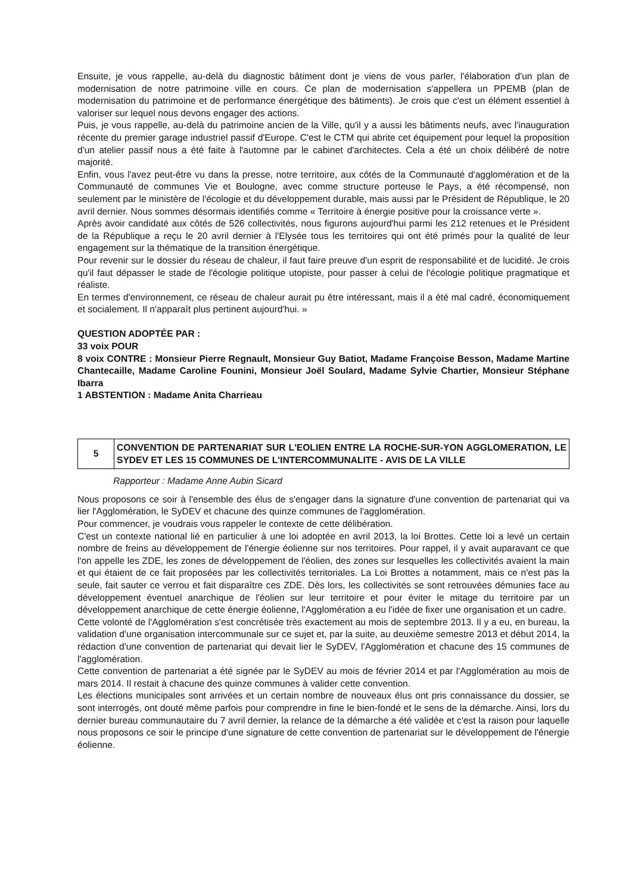Ensuite, je vous rappelle, au-delà du diagnostic bâtiment dont je viens de vous parler, l'élaboration d'un plan de modernisation de notre patrimoine ville en cours. Ce plan de modernisation s'appellera un PPEMB (plan de modernisation du patrimoine et de performance énergétique des bâtiments). Je crois que c'est un élément essentiel à valoriser sur lequel nous devons engager des actions.
Puis, je vous rappelle, au-delà du patrimoine ancien de la Ville, qu'il y a aussi les bâtiments neufs, avec l'inauguration récente du premier garage industriel passif d'Europe. C'est le CTM qui abrite cet équipement pour lequel la proposition d'un atelier passif nous a été faite à l'automne par le cabinet d'architectes. Cela a été un choix délibéré de notre majorité.
Enfin, vous l'avez peut-être vu dans la presse, notre territoire, aux côtés de la Communauté d'agglomération et de la Communauté de communes Vie et Boulogne, avec comme structure porteuse le Pays, a été récompensé, non seulement par le ministère de l'écologie et du développement durable, mais aussi par le Président de République, le 20 avril dernier. Nous sommes désormais identifiés comme « Territoire à énergie positive pour la croissance verte ».
Après avoir candidaté aux côtés de 526 collectivités, nous figurons aujourd'hui parmi les 212 retenues et le Président de la République a reçu le 20 avril dernier à l'Elysée tous les territoires qui ont été primés pour la qualité de leur engagement sur la thématique de la transition énergétique.
Pour revenir sur le dossier du réseau de chaleur, il faut faire preuve d'un esprit de responsabilité et de lucidité. Je crois qu'il faut dépasser le stade de l'écologie politique utopiste, pour passer à celui de l'écologie politique pragmatique et réaliste.
En termes d'environnement, ce réseau de chaleur aurait pu être intéressant, mais il a été mal cadré, économiquement et socialement. Il n'apparaît plus pertinent aujourd'hui. »
QUESTION ADOPTÉE PAR :
33 voix POUR
8 voix CONTRE : Monsieur Pierre Regnault, Monsieur Guy Batiot, Madame Françoise Besson, Madame Martine Chantecaille, Madame Caroline Founini, Monsieur Joël Soulard, Madame Sylvie Chartier, Monsieur Stéphane Ibarra
1 ABSTENTION : Madame Anita Charrieau
5
CONVENTION DE PARTENARIAT SUR L'EOLIEN ENTRE LA ROCHE-SUR-YON AGGLOMERATION, LE SYDEV ET LES 15 COMMUNES DE L'INTERCOMMUNALITE - AVIS DE LA VILLE
Rapporteur : Madame Anne Aubin Sicard
Nous proposons ce soir à l'ensemble des élus de s'engager dans la signature d'une convention de partenariat qui va lier l'Agglomération, le SyDEV et chacune des quinze communes de l'agglomération.
Pour commencer, je voudrais vous rappeler le contexte de cette délibération.
C'est un contexte national lié en particulier à une loi adoptée en avril 2013, la loi Brottes. Cette loi a levé un certain nombre de freins au développement de l'énergie éolienne sur nos territoires. Pour rappel, il y avait auparavant ce que l'on appelle les ZDE, les zones de développement de l'éolien, des zones sur lesquelles les collectivités avaient la main et qui étaient de ce fait proposées par les collectivités territoriales. La Loi Brottes a notamment, mais ce n'est pas la seule, fait sauter ce verrou et fait disparaître ces ZDE. Dès lors, les collectivités se sont retrouvées démunies face au développement éventuel anarchique de l'éolien sur leur territoire et pour éviter le mitage du territoire par un développement anarchique de cette énergie éolienne, l'Agglomération a eu l'idée de fixer une organisation et un cadre.
Cette volonté de l'Agglomération s'est concrétisée très exactement au mois de septembre 2013. Il y a eu, en bureau, la validation d'une organisation intercommunale sur ce sujet et, par la suite, au deuxième semestre 2013 et début 2014, la rédaction d'une convention de partenariat qui devait lier le SyDEV, l'Agglomération et chacune des 15 communes de l'agglomération.
Cette convention de partenariat a été signée par le SyDEV au mois de février 2014 et par l'Agglomération au mois de mars 2014. Il restait à chacune des quinze communes à valider cette convention.
Les élections municipales sont arrivées et un certain nombre de nouveaux élus ont pris connaissance du dossier, se sont interrogés, ont douté même parfois pour comprendre in fine le bien-fondé et le sens de la démarche. Ainsi, lors du dernier bureau communautaire du 7 avril dernier, la relance de la démarche a été validée et c'est la raison pour laquelle nous proposons ce soir le principe d'une signature de cette convention de partenariat sur le développement de l'énergie éolienne.